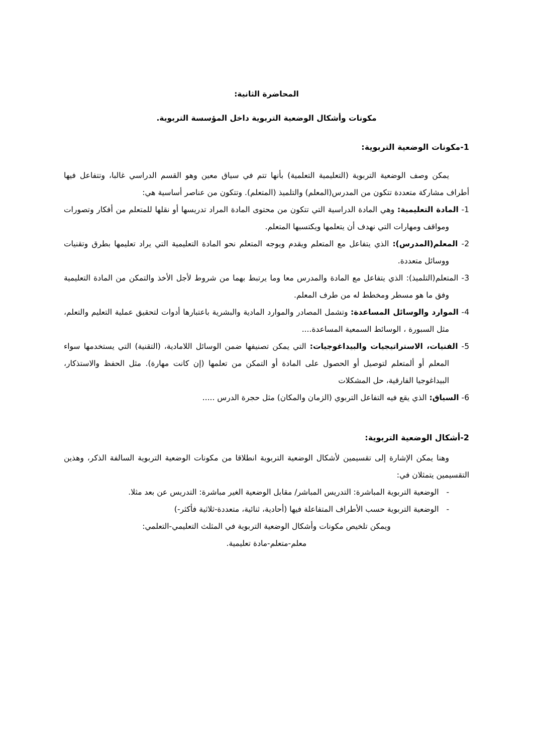المحاضرة الثانية:
مكونات وأشكال الوضعية التربوية داخل المؤسسة التربوية.
1-مكونات الوضعية التربوية:
يمكن وصف الوضعية التربوية (التعليمية التعلمية) بأنها تتم في سياق معين وهو القسم الدراسي غالبا، وتتفاعل فيها أطراف مشاركة متعددة تتكون من المدرس(المعلم) والتلميذ (المتعلم). وتتكون من عناصر أساسية هي:
1- المادة التعليمية: وهي المادة الدراسية التي تتكون من محتوى المادة المراد تدريسها أو نقلها للمتعلم من أفكار وتصورات ومواقف ومهارات التي نهدف أن يتعلمها ويكتسبها المتعلم.
2- المعلم(المدرس): الذي يتفاعل مع المتعلم ويقدم ويوجه المتعلم نحو المادة التعليمية التي يراد تعليمها بطرق وتقنيات ووسائل متعددة.
3- المتعلم(التلميذ): الذي يتفاعل مع المادة والمدرس معا وما يرتبط بهما من شروط لأجل الأخذ والتمكن من المادة التعليمية وفق ما هو مسطر ومخطط له من طرف المعلم.
4- الموارد والوسائل المساعدة: وتشمل المصادر والموارد المادية والبشرية باعتبارها أدوات لتحقيق عملية التعليم والتعلم، مثل السبورة ، الوسائط السمعية المساعدة....
5- الفنيات، الاستراتيجيات والبيداغوجيات: التي يمكن تصنيفها ضمن الوسائل اللامادية، (التقنية) التي يستخدمها سواء المعلم أو ألمتعلم لتوصيل أو الحصول على المادة أو التمكن من تعلمها (إن كانت مهارة). مثل الحفظ والاستذكار، البيداغوجيا الفارقية، حل المشكلات
6- السياق: الذي يقع فيه التفاعل التربوي (الزمان والمكان) مثل حجرة الدرس .....
2-أشكال الوضعية التربوية:
وهنا يمكن الإشارة إلى تقسيمين لأشكال الوضعية التربوية انطلاقا من مكونات الوضعية التربوية السالفة الذكر، وهذين التقسيمين يتمثلان في:
- الوضعية التربوية المباشرة: التدريس المباشر/ مقابل الوضعية الغير مباشرة: التدريس عن بعد مثلا.
- الوضعية التربوية حسب الأطراف المتفاعلة فيها (أحادية، ثنائية، متعددة-ثلاثية فأكثر-)
ويمكن تلخيص مكونات وأشكال الوضعية التربوية في المثلث التعليمي-التعلمي:
معلم-متعلم-مادة تعليمية.